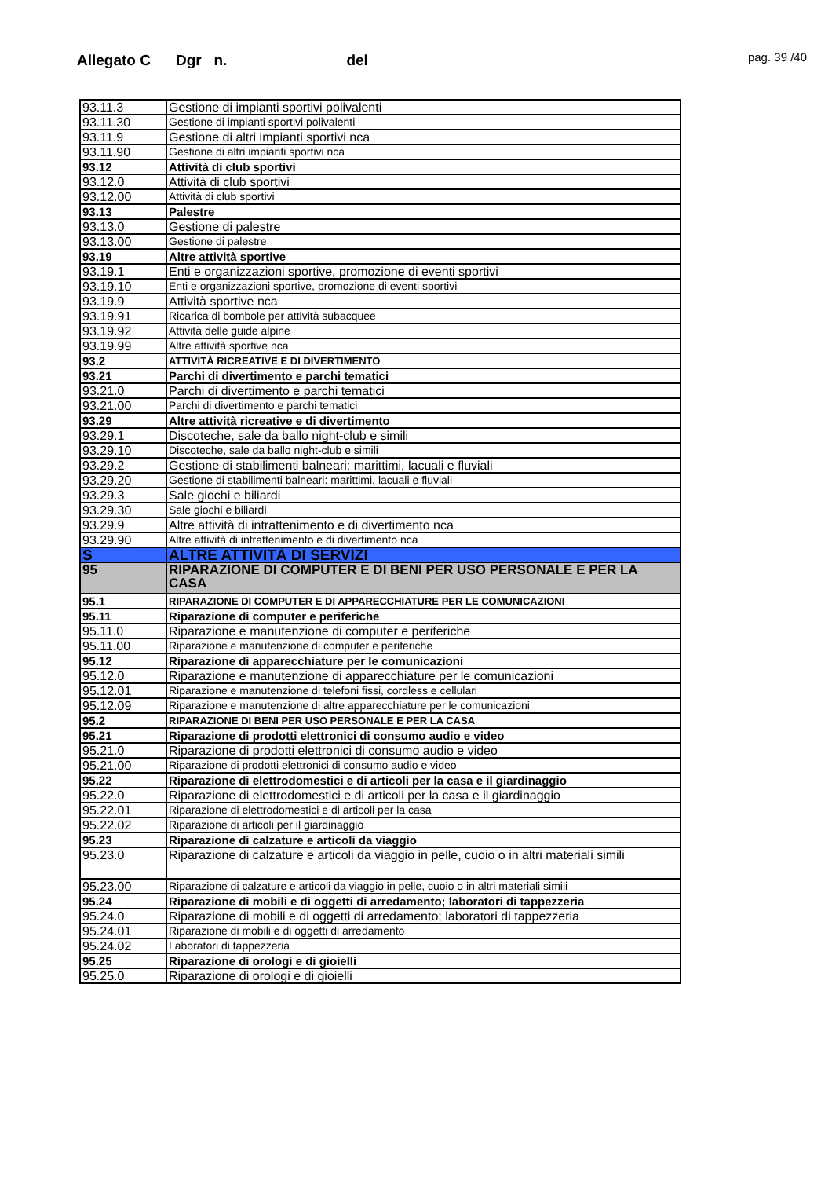Allegato C Dgr n. del pag. 39 /40
| 93.11.3 | Gestione di impianti sportivi polivalenti |
| 93.11.30 | Gestione di impianti sportivi polivalenti |
| 93.11.9 | Gestione di altri impianti sportivi nca |
| 93.11.90 | Gestione di altri impianti sportivi nca |
| 93.12 | Attività di club sportivi |
| 93.12.0 | Attività di club sportivi |
| 93.12.00 | Attività di club sportivi |
| 93.13 | Palestre |
| 93.13.0 | Gestione di palestre |
| 93.13.00 | Gestione di palestre |
| 93.19 | Altre attività sportive |
| 93.19.1 | Enti e organizzazioni sportive, promozione di eventi sportivi |
| 93.19.10 | Enti e organizzazioni sportive, promozione di eventi sportivi |
| 93.19.9 | Attività sportive nca |
| 93.19.91 | Ricarica di bombole per attività subacquee |
| 93.19.92 | Attività delle guide alpine |
| 93.19.99 | Altre attività sportive nca |
| 93.2 | ATTIVITÀ RICREATIVE E DI DIVERTIMENTO |
| 93.21 | Parchi di divertimento e parchi tematici |
| 93.21.0 | Parchi di divertimento e parchi tematici |
| 93.21.00 | Parchi di divertimento e parchi tematici |
| 93.29 | Altre attività ricreative e di divertimento |
| 93.29.1 | Discoteche, sale da ballo night-club e simili |
| 93.29.10 | Discoteche, sale da ballo night-club e simili |
| 93.29.2 | Gestione di stabilimenti balneari: marittimi, lacuali e fluviali |
| 93.29.20 | Gestione di stabilimenti balneari: marittimi, lacuali e fluviali |
| 93.29.3 | Sale giochi e biliardi |
| 93.29.30 | Sale giochi e biliardi |
| 93.29.9 | Altre attività di intrattenimento e di divertimento nca |
| 93.29.90 | Altre attività di intrattenimento e di divertimento nca |
| S | ALTRE ATTIVITÀ DI SERVIZI |
| 95 | RIPARAZIONE DI COMPUTER E DI BENI PER USO PERSONALE E PER LA CASA |
| 95.1 | RIPARAZIONE DI COMPUTER E DI APPARECCHIATURE PER LE COMUNICAZIONI |
| 95.11 | Riparazione di computer e periferiche |
| 95.11.0 | Riparazione e manutenzione di computer e periferiche |
| 95.11.00 | Riparazione e manutenzione di computer e periferiche |
| 95.12 | Riparazione di apparecchiature per le comunicazioni |
| 95.12.0 | Riparazione e manutenzione di apparecchiature per le comunicazioni |
| 95.12.01 | Riparazione e manutenzione di telefoni fissi, cordless e cellulari |
| 95.12.09 | Riparazione e manutenzione di altre apparecchiature per le comunicazioni |
| 95.2 | RIPARAZIONE DI BENI PER USO PERSONALE E PER LA CASA |
| 95.21 | Riparazione di prodotti elettronici di consumo audio e video |
| 95.21.0 | Riparazione di prodotti elettronici di consumo audio e video |
| 95.21.00 | Riparazione di prodotti elettronici di consumo audio e video |
| 95.22 | Riparazione di elettrodomestici e di articoli per la casa e il giardinaggio |
| 95.22.0 | Riparazione di elettrodomestici e di articoli per la casa e il giardinaggio |
| 95.22.01 | Riparazione di elettrodomestici e di articoli per la casa |
| 95.22.02 | Riparazione di articoli per il giardinaggio |
| 95.23 | Riparazione di calzature e articoli da viaggio |
| 95.23.0 | Riparazione di calzature e articoli da viaggio in pelle, cuoio o in altri materiali simili |
| 95.23.00 | Riparazione di calzature e articoli da viaggio in pelle, cuoio o in altri materiali simili |
| 95.24 | Riparazione di mobili e di oggetti di arredamento; laboratori di tappezzeria |
| 95.24.0 | Riparazione di mobili e di oggetti di arredamento; laboratori di tappezzeria |
| 95.24.01 | Riparazione di mobili e di oggetti di arredamento |
| 95.24.02 | Laboratori di tappezzeria |
| 95.25 | Riparazione di orologi e di gioielli |
| 95.25.0 | Riparazione di orologi e di gioielli |